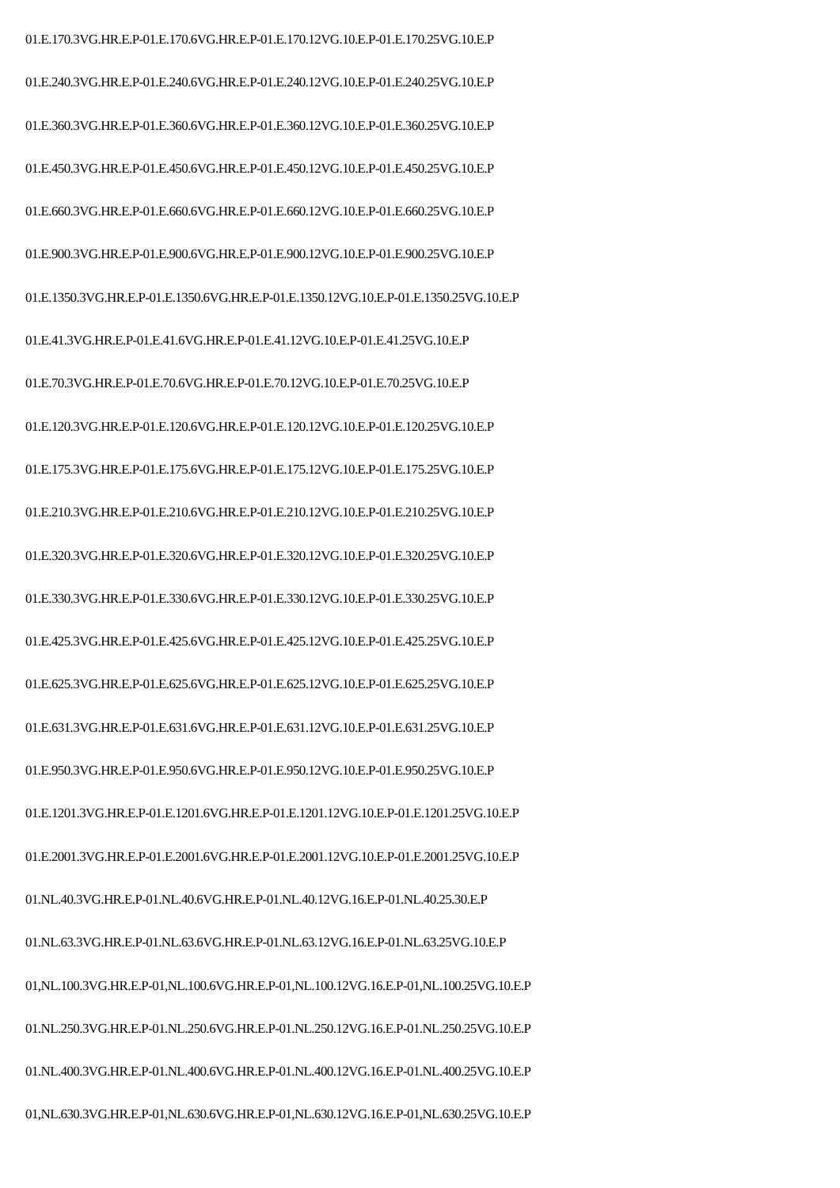01.E.170.3VG.HR.E.P-01.E.170.6VG.HR.E.P-01.E.170.12VG.10.E.P-01.E.170.25VG.10.E.P
01.E.240.3VG.HR.E.P-01.E.240.6VG.HR.E.P-01.E.240.12VG.10.E.P-01.E.240.25VG.10.E.P
01.E.360.3VG.HR.E.P-01.E.360.6VG.HR.E.P-01.E.360.12VG.10.E.P-01.E.360.25VG.10.E.P
01.E.450.3VG.HR.E.P-01.E.450.6VG.HR.E.P-01.E.450.12VG.10.E.P-01.E.450.25VG.10.E.P
01.E.660.3VG.HR.E.P-01.E.660.6VG.HR.E.P-01.E.660.12VG.10.E.P-01.E.660.25VG.10.E.P
01.E.900.3VG.HR.E.P-01.E.900.6VG.HR.E.P-01.E.900.12VG.10.E.P-01.E.900.25VG.10.E.P
01.E.1350.3VG.HR.E.P-01.E.1350.6VG.HR.E.P-01.E.1350.12VG.10.E.P-01.E.1350.25VG.10.E.P
01.E.41.3VG.HR.E.P-01.E.41.6VG.HR.E.P-01.E.41.12VG.10.E.P-01.E.41.25VG.10.E.P
01.E.70.3VG.HR.E.P-01.E.70.6VG.HR.E.P-01.E.70.12VG.10.E.P-01.E.70.25VG.10.E.P
01.E.120.3VG.HR.E.P-01.E.120.6VG.HR.E.P-01.E.120.12VG.10.E.P-01.E.120.25VG.10.E.P
01.E.175.3VG.HR.E.P-01.E.175.6VG.HR.E.P-01.E.175.12VG.10.E.P-01.E.175.25VG.10.E.P
01.E.210.3VG.HR.E.P-01.E.210.6VG.HR.E.P-01.E.210.12VG.10.E.P-01.E.210.25VG.10.E.P
01.E.320.3VG.HR.E.P-01.E.320.6VG.HR.E.P-01.E.320.12VG.10.E.P-01.E.320.25VG.10.E.P
01.E.330.3VG.HR.E.P-01.E.330.6VG.HR.E.P-01.E.330.12VG.10.E.P-01.E.330.25VG.10.E.P
01.E.425.3VG.HR.E.P-01.E.425.6VG.HR.E.P-01.E.425.12VG.10.E.P-01.E.425.25VG.10.E.P
01.E.625.3VG.HR.E.P-01.E.625.6VG.HR.E.P-01.E.625.12VG.10.E.P-01.E.625.25VG.10.E.P
01.E.631.3VG.HR.E.P-01.E.631.6VG.HR.E.P-01.E.631.12VG.10.E.P-01.E.631.25VG.10.E.P
01.E.950.3VG.HR.E.P-01.E.950.6VG.HR.E.P-01.E.950.12VG.10.E.P-01.E.950.25VG.10.E.P
01.E.1201.3VG.HR.E.P-01.E.1201.6VG.HR.E.P-01.E.1201.12VG.10.E.P-01.E.1201.25VG.10.E.P
01.E.2001.3VG.HR.E.P-01.E.2001.6VG.HR.E.P-01.E.2001.12VG.10.E.P-01.E.2001.25VG.10.E.P
01.NL.40.3VG.HR.E.P-01.NL.40.6VG.HR.E.P-01.NL.40.12VG.16.E.P-01.NL.40.25.30.E.P
01.NL.63.3VG.HR.E.P-01.NL.63.6VG.HR.E.P-01.NL.63.12VG.16.E.P-01.NL.63.25VG.10.E.P
01,NL.100.3VG.HR.E.P-01,NL.100.6VG.HR.E.P-01,NL.100.12VG.16.E.P-01,NL.100.25VG.10.E.P
01.NL.250.3VG.HR.E.P-01.NL.250.6VG.HR.E.P-01.NL.250.12VG.16.E.P-01.NL.250.25VG.10.E.P
01.NL.400.3VG.HR.E.P-01.NL.400.6VG.HR.E.P-01.NL.400.12VG.16.E.P-01.NL.400.25VG.10.E.P
01,NL.630.3VG.HR.E.P-01,NL.630.6VG.HR.E.P-01,NL.630.12VG.16.E.P-01,NL.630.25VG.10.E.P